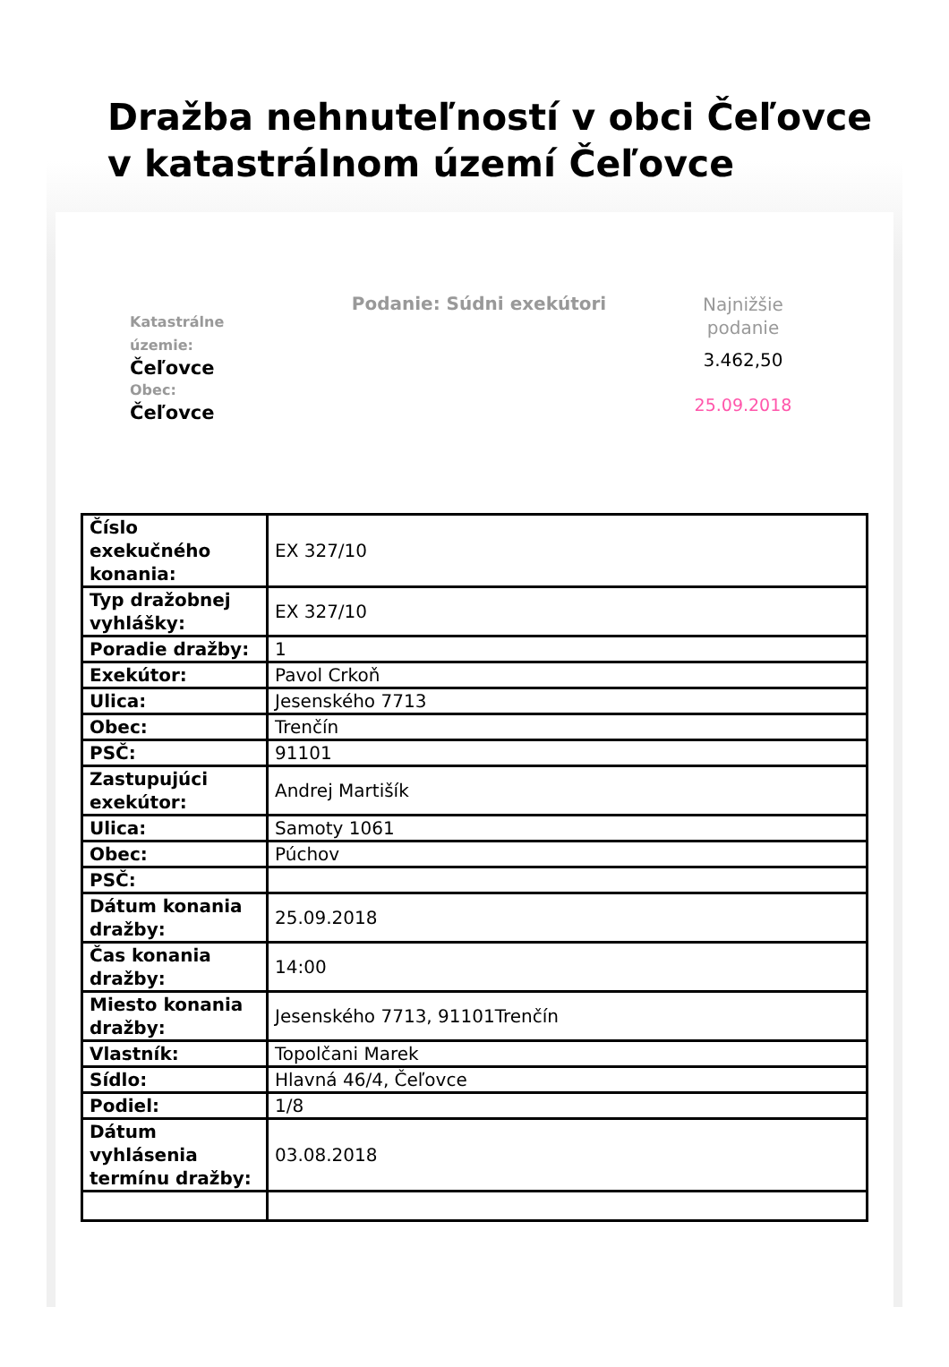Dražba nehnuteľností v obci Čeľovce v katastrálnom území Čeľovce
Katastrálne územie:
Čeľovce
Obec:
Čeľovce
Podanie: Súdni exekútori
Najnižšie podanie
3.462,50
25.09.2018
| Číslo exekučného konania: | EX 327/10 |
| Typ dražobnej vyhlášky: | EX 327/10 |
| Poradie dražby: | 1 |
| Exekútor: | Pavol Crkoň |
| Ulica: | Jesenského 7713 |
| Obec: | Trenčín |
| PSČ: | 91101 |
| Zastupujúci exekútor: | Andrej Martišík |
| Ulica: | Samoty 1061 |
| Obec: | Púchov |
| PSČ: | |
| Dátum konania dražby: | 25.09.2018 |
| Čas konania dražby: | 14:00 |
| Miesto konania dražby: | Jesenského 7713, 91101Trenčín |
| Vlastník: | Topolčani Marek |
| Sídlo: | Hlavná 46/4, Čeľovce |
| Podiel: | 1/8 |
| Dátum vyhlásenia termínu dražby: | 03.08.2018 |